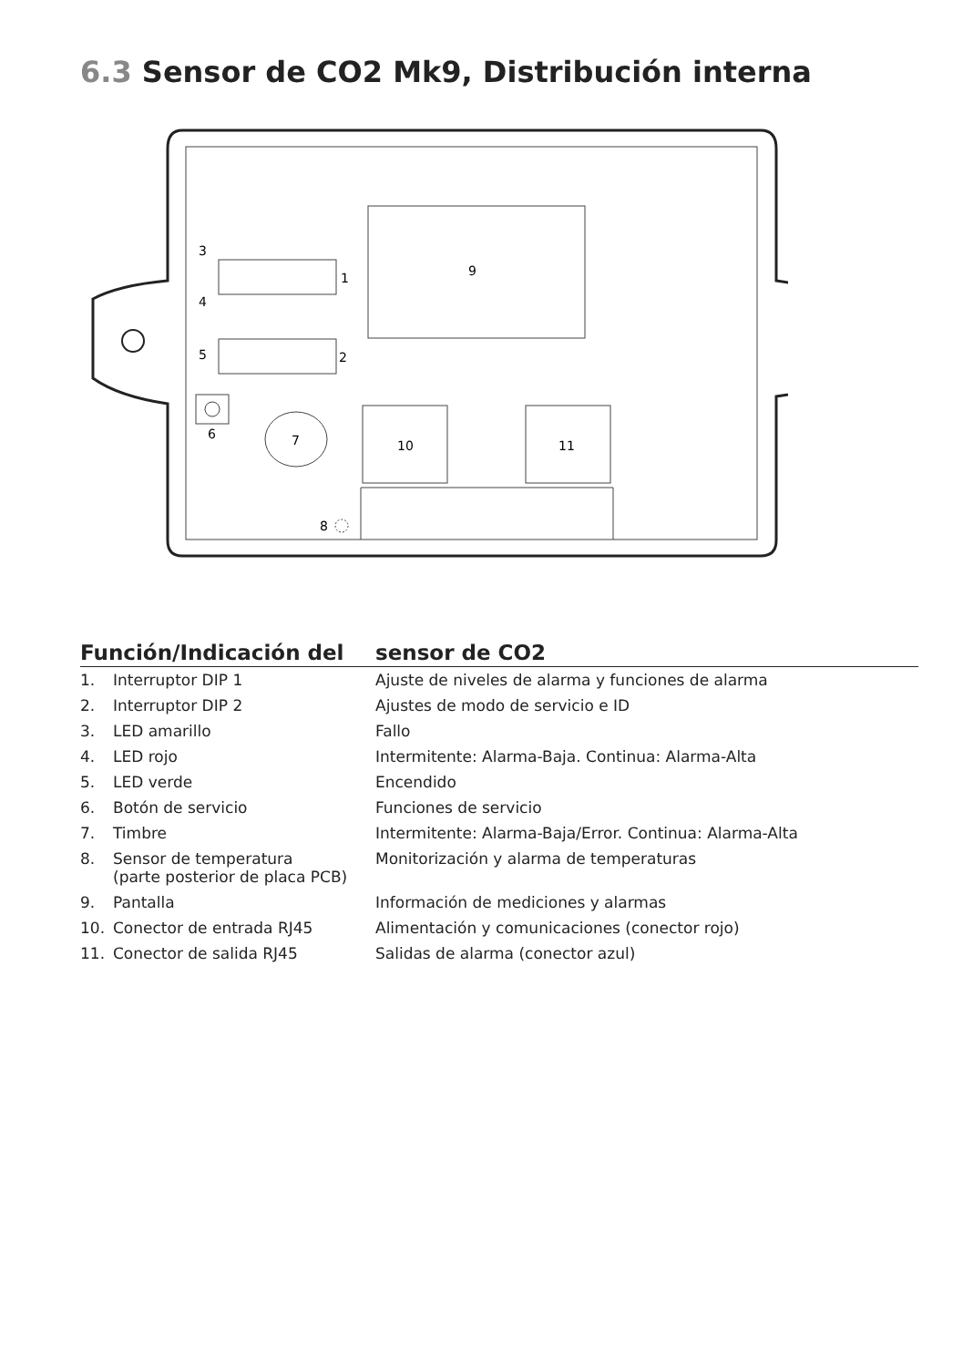6.3 Sensor de CO2 Mk9, Distribución interna
9
1
2
3
4
5
6
7
8
10
11
| Función/Indicación del | | sensor de CO2 |
| --- | --- | --- |
| 1. | Interruptor DIP 1 | Ajuste de niveles de alarma y funciones de alarma |
| 2. | Interruptor DIP 2 | Ajustes de modo de servicio e ID |
| 3. | LED amarillo | Fallo |
| 4. | LED rojo | Intermitente: Alarma-Baja. Continua: Alarma-Alta |
| 5. | LED verde | Encendido |
| 6. | Botón de servicio | Funciones de servicio |
| 7. | Timbre | Intermitente: Alarma-Baja/Error. Continua: Alarma-Alta |
| 8. | Sensor de temperatura (parte posterior de placa PCB) | Monitorización y alarma de temperaturas |
| 9. | Pantalla | Información de mediciones y alarmas |
| 10. | Conector de entrada RJ45 | Alimentación y comunicaciones (conector rojo) |
| 11. | Conector de salida RJ45 | Salidas de alarma (conector azul) |